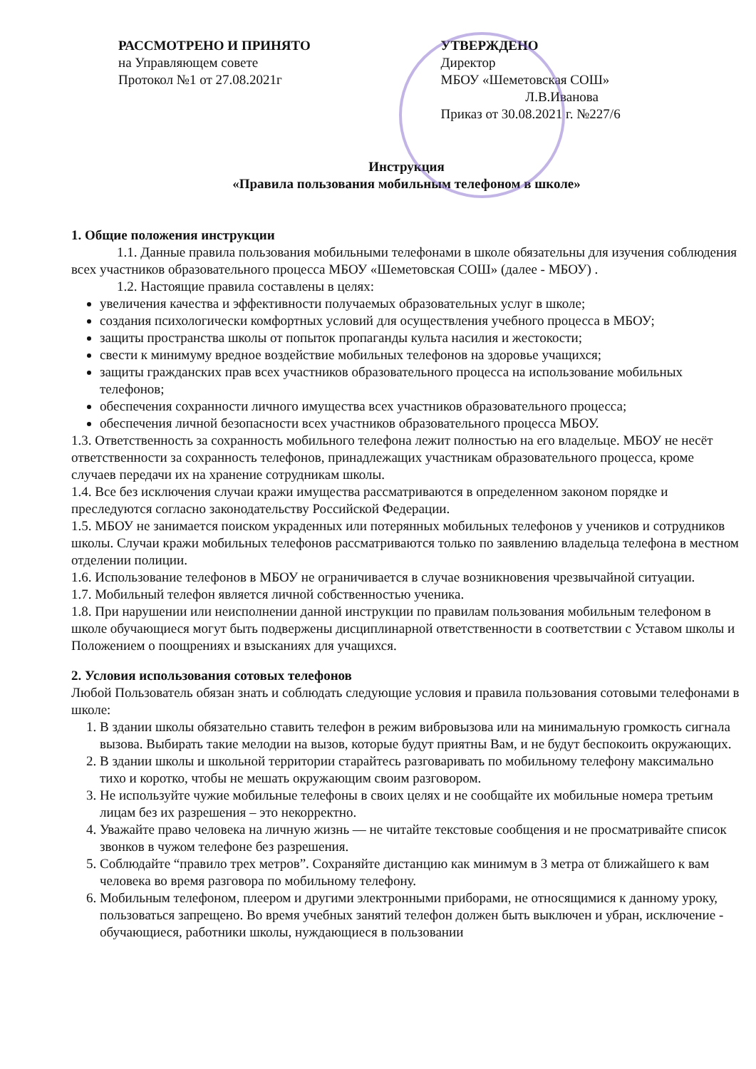РАССМОТРЕНО И ПРИНЯТО
на Управляющем совете
Протокол №1 от 27.08.2021г
УТВЕРЖДЕНО
Директор
МБОУ «Шеметовская СОШ»
Л.В.Иванова
Приказ от 30.08.2021 г. №227/6
Инструкция
«Правила пользования мобильным телефоном в школе»
1. Общие положения инструкции
1.1. Данные правила пользования мобильными телефонами в школе обязательны для изучения соблюдения всех участников образовательного процесса МБОУ «Шеметовская СОШ» (далее - МБОУ) .
1.2. Настоящие правила составлены в целях:
увеличения качества и эффективности получаемых образовательных услуг в школе;
создания психологически комфортных условий для осуществления учебного процесса в МБОУ;
защиты пространства школы от попыток пропаганды культа насилия и жестокости;
свести к минимуму вредное воздействие мобильных телефонов на здоровье учащихся;
защиты гражданских прав всех участников образовательного процесса на использование мобильных телефонов;
обеспечения сохранности личного имущества всех участников образовательного процесса;
обеспечения личной безопасности всех участников образовательного процесса МБОУ.
1.3. Ответственность за сохранность мобильного телефона лежит полностью на его владельце. МБОУ не несёт ответственности за сохранность телефонов, принадлежащих участникам образовательного процесса, кроме случаев передачи их на хранение сотрудникам школы.
1.4. Все без исключения случаи кражи имущества рассматриваются в определенном законом порядке и преследуются согласно законодательству Российской Федерации.
1.5. МБОУ не занимается поиском украденных или потерянных мобильных телефонов у учеников и сотрудников школы. Случаи кражи мобильных телефонов рассматриваются только по заявлению владельца телефона в местном отделении полиции.
1.6. Использование телефонов в МБОУ не ограничивается в случае возникновения чрезвычайной ситуации.
1.7. Мобильный телефон является личной собственностью ученика.
1.8. При нарушении или неисполнении данной инструкции по правилам пользования мобильным телефоном в школе обучающиеся могут быть подвержены дисциплинарной ответственности в соответствии с Уставом школы и Положением о поощрениях и взысканиях для учащихся.
2. Условия использования сотовых телефонов
Любой Пользователь обязан знать и соблюдать следующие условия и правила пользования сотовыми телефонами в школе:
1. В здании школы обязательно ставить телефон в режим вибровызова или на минимальную громкость сигнала вызова. Выбирать такие мелодии на вызов, которые будут приятны Вам, и не будут беспокоить окружающих.
2. В здании школы и школьной территории старайтесь разговаривать по мобильному телефону максимально тихо и коротко, чтобы не мешать окружающим своим разговором.
3. Не используйте чужие мобильные телефоны в своих целях и не сообщайте их мобильные номера третьим лицам без их разрешения – это некорректно.
4. Уважайте право человека на личную жизнь — не читайте текстовые сообщения и не просматривайте список звонков в чужом телефоне без разрешения.
5. Соблюдайте “правило трех метров”. Сохраняйте дистанцию как минимум в 3 метра от ближайшего к вам человека во время разговора по мобильному телефону.
6. Мобильным телефоном, плеером и другими электронными приборами, не относящимися к данному уроку, пользоваться запрещено. Во время учебных занятий телефон должен быть выключен и убран, исключение - обучающиеся, работники школы, нуждающиеся в пользовании